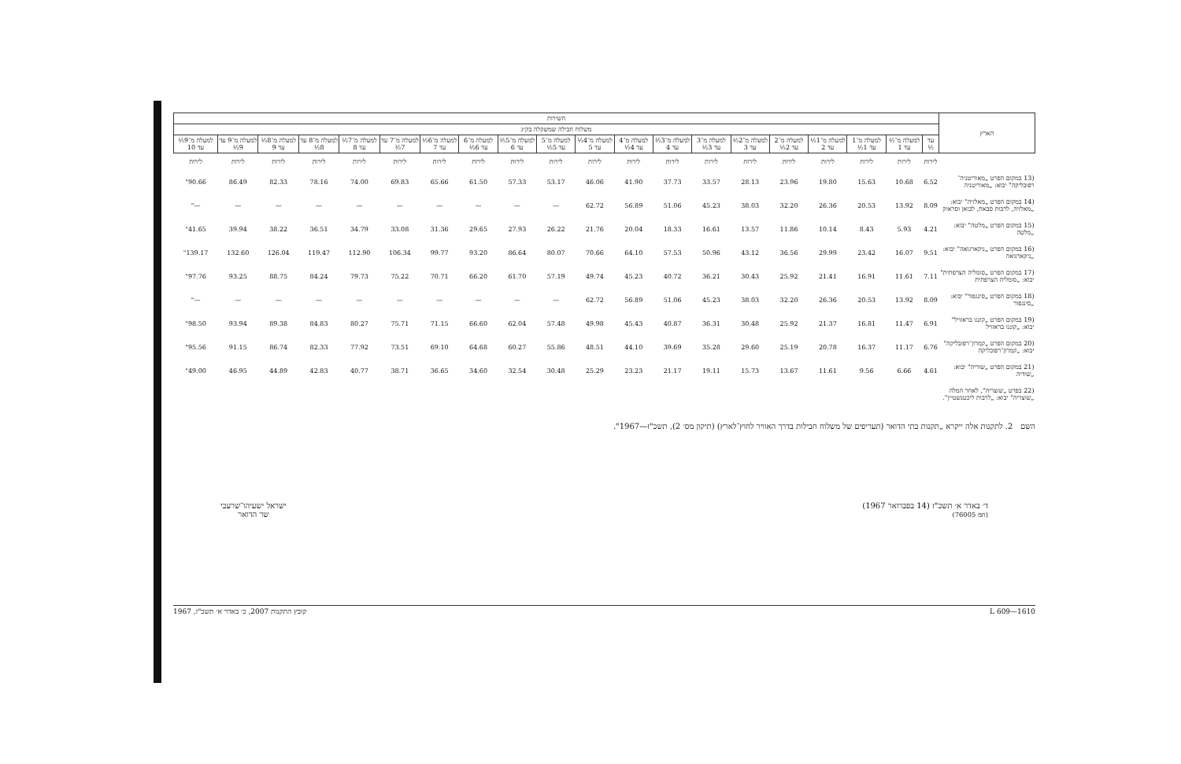| הארץ | השירות | | | | | | | | | | | | | | | | | | | |
| --- | --- | --- | --- | --- | --- | --- | --- | --- | --- | --- | --- | --- | --- | --- | --- | --- | --- | --- | --- | --- |
| | משלוח חבילה שמשקלה בק״ג | | | | | | | | | | | | | | | | | | | |
| | עד ½ | למעלה מ־½ עד 1 | למעלה מ־1 עד 1½ | למעלה מ־1½ עד 2 | למעלה מ־2 עד 2½ | למעלה מ־2½ עד 3 | למעלה מ־3 עד 3½ | למעלה מ־3½ עד 4 | למעלה מ־4 עד 4½ | למעלה מ־4½ עד 5 | למעלה מ־5 עד 5½ | למעלה מ־5½ עד 6 | למעלה מ־6 עד 6½ | למעלה מ־6½ עד 7 | למעלה מ־7 עד 7½ | למעלה מ־7½ עד 8 | למעלה מ־8 עד 8½ | למעלה מ־8½ עד 9 | למעלה מ־9 עד 9½ | למעלה מ־9½ עד 10 |
| | לירות | לירות | לירות | לירות | לירות | לירות | לירות | לירות | לירות | לירות | לירות | לירות | לירות | לירות | לירות | לירות | לירות | לירות | לירות | לירות |
| (13 במקום הפרט „מאוריטניה־רפובליקה" יבוא: „מאוריטניה | 6.52 | 10.68 | 15.63 | 19.80 | 23.96 | 28.13 | 33.57 | 37.73 | 41.90 | 46.06 | 53.17 | 57.33 | 61.50 | 65.66 | 69.83 | 74.00 | 78.16 | 82.33 | 86.49 | 90.66" |
| (14 במקום הפרט „מאלזיה" יבוא: „מאלזיה, לרבות סבאח, לבואן וסראוק | 8.09 | 13.92 | 20.53 | 26.36 | 32.20 | 38.03 | 45.23 | 51.06 | 56.89 | 62.72 | — | — | — | — | — | — | — | — | — | —" |
| (15 במקום הפרט „מלטה" יבוא: „מלטה | 4.21 | 5.93 | 8.43 | 10.14 | 11.86 | 13.57 | 16.61 | 18.33 | 20.04 | 21.76 | 26.22 | 27.93 | 29.65 | 31.36 | 33.08 | 34.79 | 36.51 | 38.22 | 39.94 | 41.65" |
| (16 במקום הפרט „ניקארגואה" יבוא: „ניקארגואה | 9.51 | 16.07 | 23.42 | 29.99 | 36.56 | 43.12 | 50.96 | 57.53 | 64.10 | 70.66 | 80.07 | 86.64 | 93.20 | 99.77 | 106.34 | 112.90 | 119.47 | 126.04 | 132.60 | 139.17" |
| (17 במקום הפרט „סומליה הצרפתית" יבוא: „סומליה הצרפתית | 7.11 | 11.61 | 16.91 | 21.41 | 25.92 | 30.43 | 36.21 | 40.72 | 45.23 | 49.74 | 57.19 | 61.70 | 66.20 | 70.71 | 75.22 | 79.73 | 84.24 | 88.75 | 93.25 | 97.76" |
| (18 במקום הפרט „סינגפור" יבוא: „סינגפור | 8.09 | 13.92 | 20.53 | 26.36 | 32.20 | 38.03 | 45.23 | 51.06 | 56.89 | 62.72 | — | — | — | — | — | — | — | — | — | —" |
| (19 במקום הפרט „קונגו בראזויל" יבוא: „קונגו בראזויל | 6.91 | 11.47 | 16.81 | 21.37 | 25.92 | 30.48 | 36.31 | 40.87 | 45.43 | 49.98 | 57.48 | 62.04 | 66.60 | 71.15 | 75.71 | 80.27 | 84.83 | 89.38 | 93.94 | 98.50" |
| (20 במקום הפרט „קמרון־רפובליקה" יבוא: „קמרון־רפובליקה | 6.76 | 11.17 | 16.37 | 20.78 | 25.19 | 29.60 | 35.28 | 39.69 | 44.10 | 48.51 | 55.86 | 60.27 | 64.68 | 69.10 | 73.51 | 77.92 | 82.33 | 86.74 | 91.15 | 95.56" |
| (21 במקום הפרט „שוריה" יבוא: „שודיה | 4.61 | 6.66 | 9.56 | 11.61 | 13.67 | 15.73 | 19.11 | 21.17 | 23.23 | 25.29 | 30.48 | 32.54 | 34.60 | 36.65 | 38.71 | 40.77 | 42.83 | 44.89 | 46.95 | 49.00" |
| (22 בפרט „שוצריה", לאחר המלה „שוצריה" יבוא: „לרבות ליכטנשטיין". | | | | | | | | | | | | | | | | | | | | |
השם 2. לתקנות אלה ייקרא „תקנות בתי הדואר (תעריפים של משלוח חבילות בדרך האוויר לחוץ־לארץ) (תיקון מס׳ 2), תשכ"ז—1967".
ד׳ באדר א׳ תשכ"ז (14 בפברואר 1967)
(חמ 76005)
ישראל ישעיהו־שרעבי
שר הדואר
L 609—1610 קובץ התקנות 2007, כ׳ באדר א׳ תשכ"ז, 1967